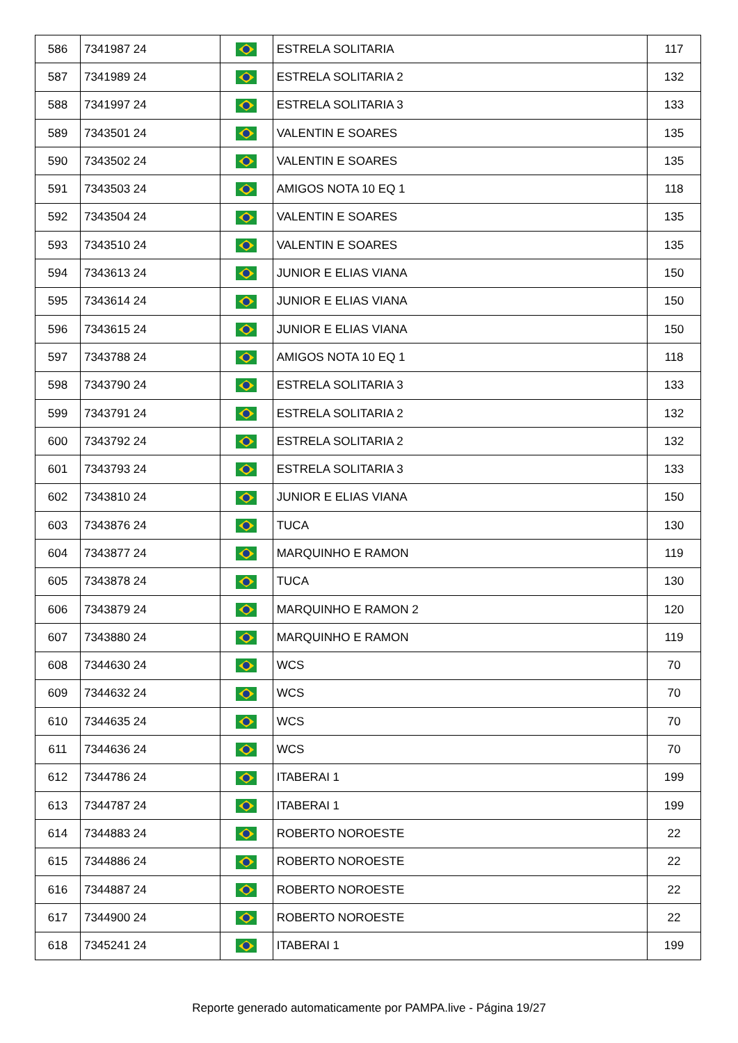| 586 | 7341987 24 | | ESTRELA SOLITARIA | 117 |
| 587 | 7341989 24 | | ESTRELA SOLITARIA 2 | 132 |
| 588 | 7341997 24 | | ESTRELA SOLITARIA 3 | 133 |
| 589 | 7343501 24 | | VALENTIN E SOARES | 135 |
| 590 | 7343502 24 | | VALENTIN E SOARES | 135 |
| 591 | 7343503 24 | | AMIGOS NOTA 10 EQ 1 | 118 |
| 592 | 7343504 24 | | VALENTIN E SOARES | 135 |
| 593 | 7343510 24 | | VALENTIN E SOARES | 135 |
| 594 | 7343613 24 | | JUNIOR E ELIAS VIANA | 150 |
| 595 | 7343614 24 | | JUNIOR E ELIAS VIANA | 150 |
| 596 | 7343615 24 | | JUNIOR E ELIAS VIANA | 150 |
| 597 | 7343788 24 | | AMIGOS NOTA 10 EQ 1 | 118 |
| 598 | 7343790 24 | | ESTRELA SOLITARIA 3 | 133 |
| 599 | 7343791 24 | | ESTRELA SOLITARIA 2 | 132 |
| 600 | 7343792 24 | | ESTRELA SOLITARIA 2 | 132 |
| 601 | 7343793 24 | | ESTRELA SOLITARIA 3 | 133 |
| 602 | 7343810 24 | | JUNIOR E ELIAS VIANA | 150 |
| 603 | 7343876 24 | | TUCA | 130 |
| 604 | 7343877 24 | | MARQUINHO E RAMON | 119 |
| 605 | 7343878 24 | | TUCA | 130 |
| 606 | 7343879 24 | | MARQUINHO E RAMON 2 | 120 |
| 607 | 7343880 24 | | MARQUINHO E RAMON | 119 |
| 608 | 7344630 24 | | WCS | 70 |
| 609 | 7344632 24 | | WCS | 70 |
| 610 | 7344635 24 | | WCS | 70 |
| 611 | 7344636 24 | | WCS | 70 |
| 612 | 7344786 24 | | ITABERAI 1 | 199 |
| 613 | 7344787 24 | | ITABERAI 1 | 199 |
| 614 | 7344883 24 | | ROBERTO NOROESTE | 22 |
| 615 | 7344886 24 | | ROBERTO NOROESTE | 22 |
| 616 | 7344887 24 | | ROBERTO NOROESTE | 22 |
| 617 | 7344900 24 | | ROBERTO NOROESTE | 22 |
| 618 | 7345241 24 | | ITABERAI 1 | 199 |
Reporte generado automaticamente por PAMPA.live - Página 19/27